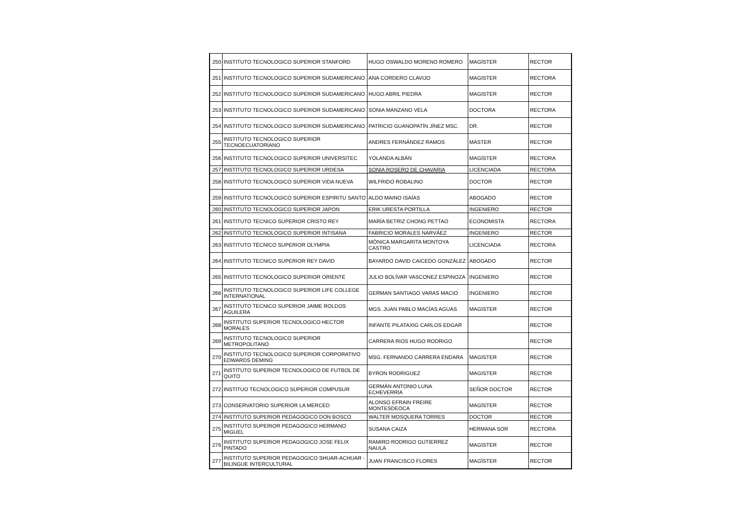| 250 | INSTITUTO TECNOLOGICO SUPERIOR STANFORD | HUGO OSWALDO MORENO ROMERO | MAGÍSTER | RECTOR |
| 251 | INSTITUTO TECNOLOGICO SUPERIOR SUDAMERICANO | ANA CORDERO CLAVIJO | MAGISTER | RECTORA |
| 252 | INSTITUTO TECNOLOGICO SUPERIOR SUDAMERICANO | HUGO ABRIL PIEDRA | MAGISTER | RECTOR |
| 253 | INSTITUTO TECNOLOGICO SUPERIOR SUDAMERICANO | SONIA MANZANO VELA | DOCTORA | RECTORA |
| 254 | INSTITUTO TECNOLOGICO SUPERIOR SUDAMERICANO | PATRICIO GUANOPATÍN JÍNEZ MSC. | DR. | RECTOR |
| 255 | INSTITUTO TECNOLOGICO SUPERIOR TECNOECUATORIANO | ANDRES FERNÁNDEZ RAMOS | MASTER | RECTOR |
| 256 | INSTITUTO TECNOLOGICO SUPERIOR UNIVERSITEC | YOLANDA ALBÁN | MAGÍSTER | RECTORA |
| 257 | INSTITUTO TECNOLOGICO SUPERIOR URDESA | SONIA ROSERO DE CHAVARIA | LICENCIADA | RECTORA |
| 258 | INSTITUTO TECNOLOGICO SUPERIOR VIDA NUEVA | WILFRIDO ROBALINO | DOCTOR | RECTOR |
| 259 | INSTITUTO TECNOLOGICO SUPERIOR ESPIRITU SANTO | ALDO MAINO ISAÍAS | ABOGADO | RECTOR |
| 260 | INSTITUTO TECNOLOGICO SUPERIOR JAPON | ERIK URESTA PORTILLA | INGENIERO | RECTOR |
| 261 | INSTITUTO TECNICO SUPERIOR CRISTO REY | MARÍA BETRIZ CHONG PETTAO | ECONOMISTA | RECTORA |
| 262 | INSTITUTO TECNOLOGICO SUPERIOR INTISANA | FABRICIO MORALES NARVÁEZ | INGENIERO | RECTOR |
| 263 | INSTITUTO TÉCNICO SUPERIOR OLYMPIA | MÓNICA MARGARITA MONTOYA CASTRO | LICENCIADA | RECTORA |
| 264 | INSTITUTO TECNICO SUPERIOR REY DAVID | BAYARDO DAVID CAICEDO GONZÁLEZ | ABOGADO | RECTOR |
| 265 | INSTITUTO TECNOLOGICO SUPERIOR ORIENTE | JULIO BOLÍVAR VASCONEZ ESPINOZA | INGENIERO | RECTOR |
| 266 | INSTITUTO TECNOLOGICO SUPERIOR LIFE COLLEGE INTERNATIONAL | GERMAN SANTIAGO VARAS MACIO | INGENIERO | RECTOR |
| 267 | INSTITUTO TECNICO SUPERIOR JAIME ROLDOS AGUILERA | MGS. JUAN PABLO MACÍAS AGUAS | MAGISTER | RECTOR |
| 268 | INSTITUTO SUPERIOR TECNOLOGICO HECTOR MORALES | INFANTE PILATAXIG CARLOS EDGAR | | RECTOR |
| 269 | INSTITUTO TECNOLOGICO SUPERIOR METROPOLITANO | CARRERA RIOS HUGO RODRIGO | | RECTOR |
| 270 | INSTITUTO TECNOLOGICO SUPERIOR CORPORATIVO EDWARDS DEMING | MSG. FERNANDO CARRERA ENDARA | MAGISTER | RECTOR |
| 271 | INSTITUTO SUPERIOR TECNOLOGICO DE FUTBOL DE QUITO | BYRON RODRIGUEZ | MAGISTER | RECTOR |
| 272 | INSTITUO TECNOLOGICO SUPERIOR COMPUSUR | GERMÁN ANTONIO LUNA ECHEVERRÍA | SEÑOR DOCTOR | RECTOR |
| 273 | CONSERVATORIO SUPERIOR LA MERCED | ALONSO EFRAIN FREIRE MONTESDEOCA | MAGÍSTER | RECTOR |
| 274 | INSTITUTO SUPERIOR PEDAGOGICO DON BOSCO | WALTER MOSQUERA TORRES | DOCTOR | RECTOR |
| 275 | INSTITUTO SUPERIOR PEDAGOGICO HERMANO MIGUEL | SUSANA CAIZA | HERMANA SOR | RECTORA |
| 276 | INSTITUTO SUPERIOR PEDAGOGICO JOSE FELIX PINTADO | RAMIRO RODRIGO GUTIERREZ NAULA | MAGISTER | RECTOR |
| 277 | INSTITUTO SUPERIOR PEDAGOGICO SHUAR-ACHUAR - BILINGUE INTERCULTURAL | JUAN FRANCISCO FLORES | MAGÍSTER | RECTOR |